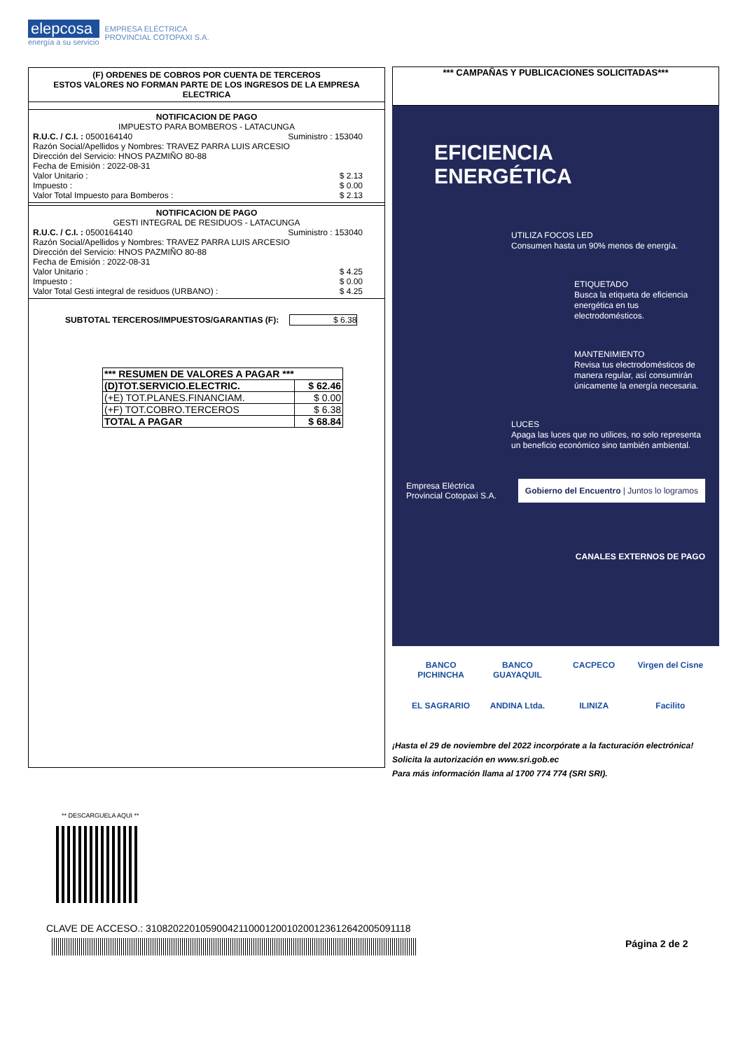elepcosa
energía a su servicio
EMPRESA ELÉCTRICA
PROVINCIAL COTOPAXI S.A.
(F) ORDENES DE COBROS POR CUENTA DE TERCEROS
ESTOS VALORES NO FORMAN PARTE DE LOS INGRESOS DE LA EMPRESA ELECTRICA
NOTIFICACION DE PAGO
IMPUESTO PARA BOMBEROS - LATACUNGA
R.U.C. / C.I. : 0500164140 Suministro : 153040
Razón Social/Apellidos y Nombres: TRAVEZ PARRA LUIS ARCESIO
Dirección del Servicio: HNOS PAZMIÑO 80-88
Fecha de Emisión : 2022-08-31
Valor Unitario : $ 2.13
Impuesto : $ 0.00
Valor Total Impuesto para Bomberos : $ 2.13
NOTIFICACION DE PAGO
GESTI INTEGRAL DE RESIDUOS - LATACUNGA
R.U.C. / C.I. : 0500164140 Suministro : 153040
Razón Social/Apellidos y Nombres: TRAVEZ PARRA LUIS ARCESIO
Dirección del Servicio: HNOS PAZMIÑO 80-88
Fecha de Emisión : 2022-08-31
Valor Unitario : $ 4.25
Impuesto : $ 0.00
Valor Total Gesti integral de residuos (URBANO) : $ 4.25
SUBTOTAL TERCEROS/IMPUESTOS/GARANTIAS (F): $ 6.38
| *** RESUMEN DE VALORES A PAGAR *** | |
| (D)TOT.SERVICIO.ELECTRIC. | $ 62.46 |
| (+E) TOT.PLANES.FINANCIAM. | $ 0.00 |
| (+F) TOT.COBRO.TERCEROS | $ 6.38 |
| TOTAL A PAGAR | $ 68.84 |
*** CAMPAÑAS Y PUBLICACIONES SOLICITADAS***
EFICIENCIA
ENERGÉTICA
UTILIZA FOCOS LED
Consumen hasta un 90% menos de energía.
ETIQUETADO
Busca la etiqueta de eficiencia energética en tus electrodomésticos.
MANTENIMIENTO
Revisa tus electrodomésticos de manera regular, así consumirán únicamente la energía necesaria.
LUCES
Apaga las luces que no utilices, no solo representa un beneficio económico sino también ambiental.
Empresa Eléctrica
Provincial Cotopaxi S.A. Gobierno del Encuentro | Juntos lo logramos
CANALES EXTERNOS DE PAGO
BANCO PICHINCHA BANCO GUAYAQUIL CACPECO Virgen del Cisne EL SAGRARIO ANDINA Ltda. ILINIZA Facilito
¡Hasta el 29 de noviembre del 2022 incorpórate a la facturación electrónica!
Solicita la autorización en www.sri.gob.ec
Para más información llama al 1700 774 774 (SRI SRI).
** DESCARGUELA AQUI **
CLAVE DE ACCESO.: 3108202201059004211000120010200123612642005091118
Página 2 de 2